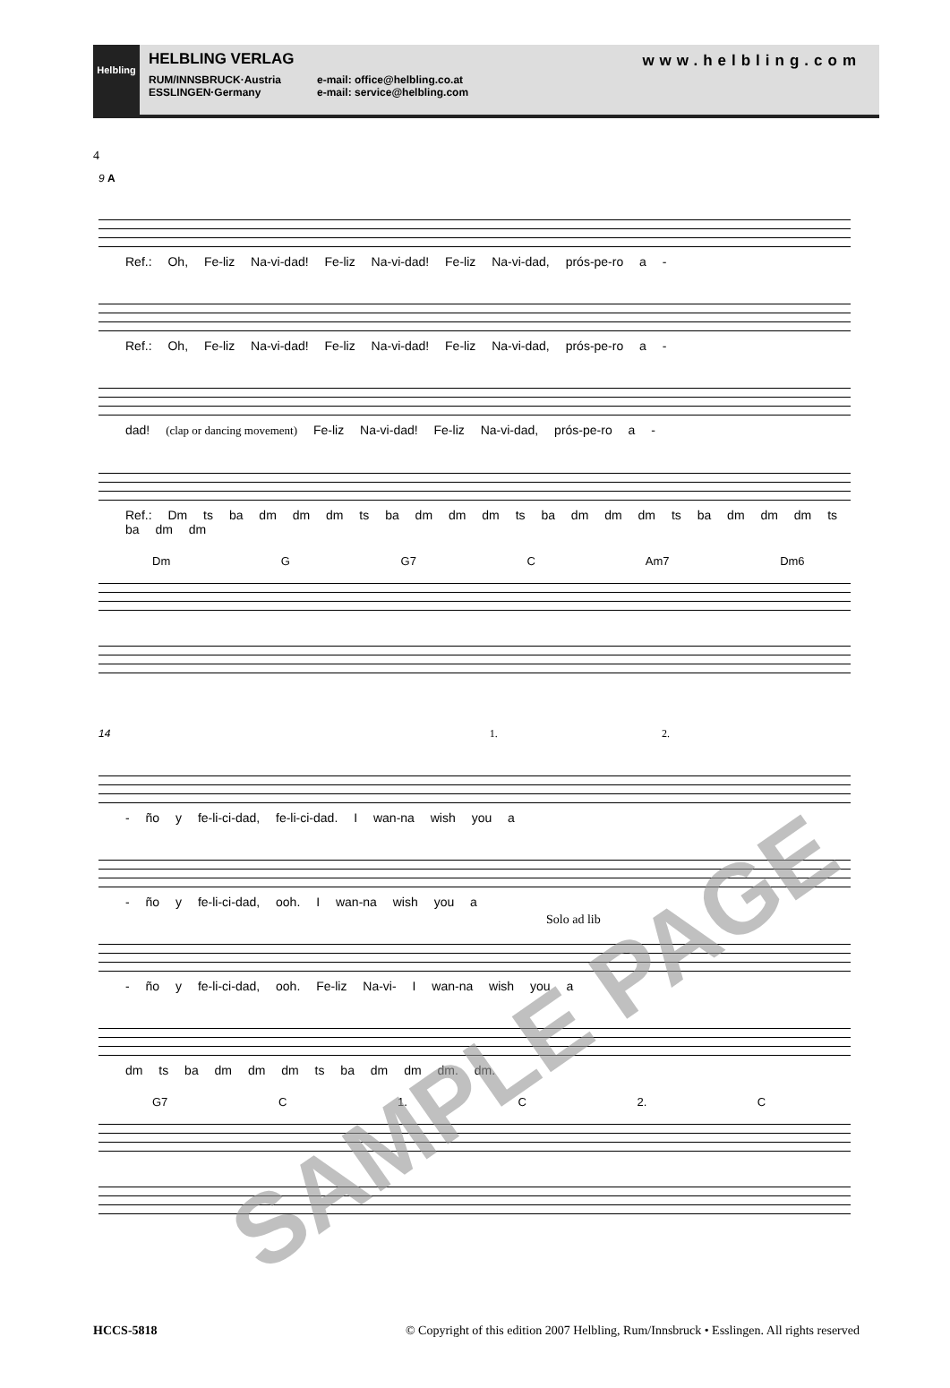Helbling
HELBLING VERLAG
RUM/INNSBRUCK·Austria
ESSLINGEN·Germany
e-mail: office@helbling.co.at
e-mail: service@helbling.com
www.helbling.com
4
9 A
Ref.: Oh, Fe-liz Na-vi-dad! Fe-liz Na-vi-dad! Fe-liz Na-vi-dad, prós-pe-ro a -
Ref.: Oh, Fe-liz Na-vi-dad! Fe-liz Na-vi-dad! Fe-liz Na-vi-dad, prós-pe-ro a -
dad! (clap or dancing movement) Fe-liz Na-vi-dad! Fe-liz Na-vi-dad, prós-pe-ro a -
Ref.: Dm ts ba dm dm dm ts ba dm dm dm ts ba dm dm dm ts ba dm dm dm ts ba dm dm
Dm G G7 C Am7 Dm6
14 1. 2.
- ño y fe-li-ci-dad, fe-li-ci-dad. I wan-na wish you a
- ño y fe-li-ci-dad, ooh. I wan-na wish you a
Solo ad lib
- ño y fe-li-ci-dad, ooh. Fe-liz Na-vi- I wan-na wish you a
dm ts ba dm dm dm ts ba dm dm dm. dm.
G7 C 1. C 2. C
SAMPLE PAGE
HCCS-5818 © Copyright of this edition 2007 Helbling, Rum/Innsbruck • Esslingen. All rights reserved